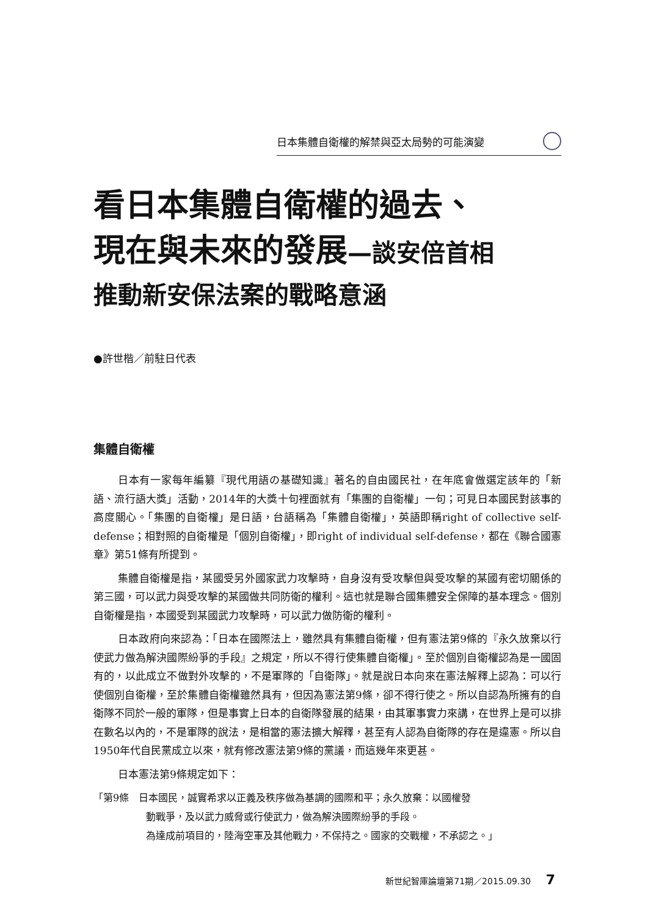日本集體自衛權的解禁與亞太局勢的可能演變
看日本集體自衛權的過去、
現在與未來的發展—談安倍首相
推動新安保法案的戰略意涵
●許世楷／前駐日代表
集體自衛權
日本有一家每年編纂『現代用語の基礎知識』著名的自由國民社，在年底會做選定該年的「新語、流行語大獎」活動，2014年的大獎十句裡面就有「集團的自衛權」一句；可見日本國民對該事的高度關心。「集團的自衛權」是日語，台語稱為「集體自衛權」，英語即稱right of collective self-defense；相對照的自衛權是「個別自衛權」，即right of individual self-defense，都在《聯合國憲章》第51條有所提到。
集體自衛權是指，某國受另外國家武力攻擊時，自身沒有受攻擊但與受攻擊的某國有密切關係的第三國，可以武力與受攻擊的某國做共同防衛的權利。這也就是聯合國集體安全保障的基本理念。個別自衛權是指，本國受到某國武力攻擊時，可以武力做防衛的權利。
日本政府向來認為：「日本在國際法上，雖然具有集體自衛權，但有憲法第9條的『永久放棄以行使武力做為解決國際紛爭的手段』之規定，所以不得行使集體自衛權」。至於個別自衛權認為是一國固有的，以此成立不做對外攻擊的，不是軍隊的「自衛隊」。就是說日本向來在憲法解釋上認為：可以行使個別自衛權，至於集體自衛權雖然具有，但因為憲法第9條，卻不得行使之。所以自認為所擁有的自衛隊不同於一般的軍隊，但是事實上日本的自衛隊發展的結果，由其軍事實力來講，在世界上是可以排在數名以內的，不是軍隊的說法，是相當的憲法擴大解釋，甚至有人認為自衛隊的存在是違憲。所以自1950年代自民黨成立以來，就有修改憲法第9條的黨議，而這幾年來更甚。
日本憲法第9條規定如下：
「第9條　日本國民，誠實希求以正義及秩序做為基調的國際和平；永久放棄：以國權發
動戰爭，及以武力威脅或行使武力，做為解決國際紛爭的手段。
為達成前項目的，陸海空軍及其他戰力，不保持之。國家的交戰權，不承認之。」
新世紀智庫論壇第71期／2015.09.30 7